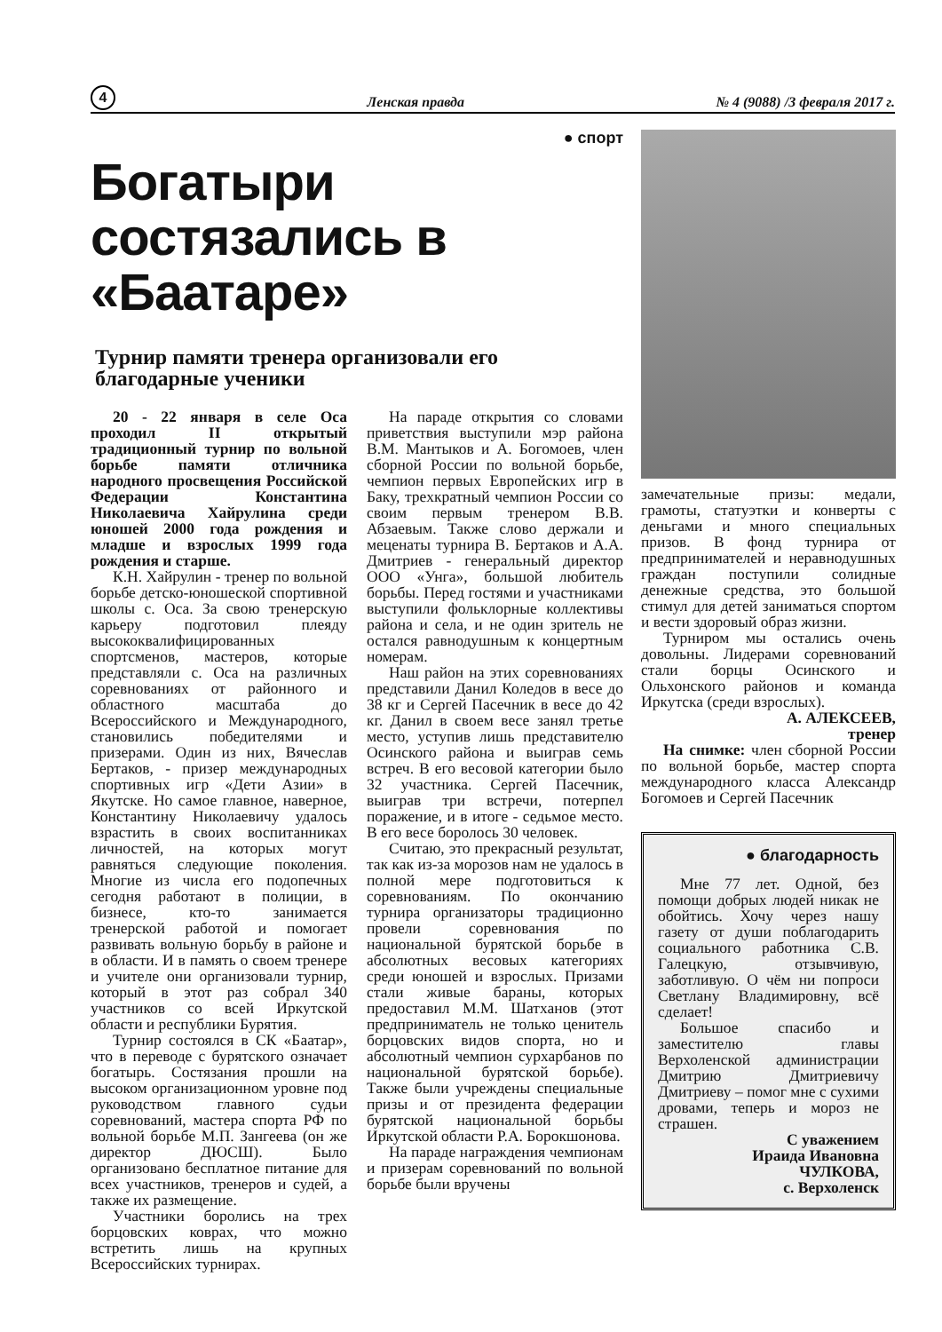4 Ленская правда № 4 (9088) /3 февраля 2017 г.
● спорт
Богатыри состязались в «Баатаре»
Турнир памяти тренера организовали его благодарные ученики
20 - 22 января в селе Оса проходил II открытый традиционный турнир по вольной борьбе памяти отличника народного просвещения Российской Федерации Константина Николаевича Хайрулина среди юношей 2000 года рождения и младше и взрослых 1999 года рождения и старше.
К.Н. Хайрулин - тренер по вольной борьбе детско-юношеской спортивной школы с. Оса. За свою тренерскую карьеру подготовил плеяду высококвалифицированных спортсменов, мастеров, которые представляли с. Оса на различных соревнованиях от районного и областного масштаба до Всероссийского и Международного, становились победителями и призерами. Один из них, Вячеслав Бертаков, - призер международных спортивных игр «Дети Азии» в Якутске. Но самое главное, наверное, Константину Николаевичу удалось взрастить в своих воспитанниках личностей, на которых могут равняться следующие поколения. Многие из числа его подопечных сегодня работают в полиции, в бизнесе, кто-то занимается тренерской работой и помогает развивать вольную борьбу в районе и в области. И в память о своем тренере и учителе они организовали турнир, который в этот раз собрал 340 участников со всей Иркутской области и республики Бурятия.
Турнир состоялся в СК «Баатар», что в переводе с бурятского означает богатырь. Состязания прошли на высоком организационном уровне под руководством главного судьи соревнований, мастера спорта РФ по вольной борьбе М.П. Зангеева (он же директор ДЮСШ). Было организовано бесплатное питание для всех участников, тренеров и судей, а также их размещение.
Участники боролись на трех борцовских коврах, что можно встретить лишь на крупных Всероссийских турнирах.
На параде открытия со словами приветствия выступили мэр района В.М. Мантыков и А. Богомоев, член сборной России по вольной борьбе, чемпион первых Европейских игр в Баку, трехкратный чемпион России со своим первым тренером В.В. Абзаевым. Также слово держали и меценаты турнира В. Бертаков и А.А. Дмитриев - генеральный директор ООО «Унга», большой любитель борьбы. Перед гостями и участниками выступили фольклорные коллективы района и села, и не один зритель не остался равнодушным к концертным номерам.
Наш район на этих соревнованиях представили Данил Коледов в весе до 38 кг и Сергей Пасечник в весе до 42 кг. Данил в своем весе занял третье место, уступив лишь представителю Осинского района и выиграв семь встреч. В его весовой категории было 32 участника. Сергей Пасечник, выиграв три встречи, потерпел поражение, и в итоге - седьмое место. В его весе боролось 30 человек.
Считаю, это прекрасный результат, так как из-за морозов нам не удалось в полной мере подготовиться к соревнованиям. По окончанию турнира организаторы традиционно провели соревнования по национальной бурятской борьбе в абсолютных весовых категориях среди юношей и взрослых. Призами стали живые бараны, которых предоставил М.М. Шатханов (этот предприниматель не только ценитель борцовских видов спорта, но и абсолютный чемпион сурхарбанов по национальной бурятской борьбе). Также были учреждены специальные призы и от президента федерации бурятской национальной борьбы Иркутской области Р.А. Борокшонова.
На параде награждения чемпионам и призерам соревнований по вольной борьбе были вручены
замечательные призы: медали, грамоты, статуэтки и конверты с деньгами и много специальных призов. В фонд турнира от предпринимателей и неравнодушных граждан поступили солидные денежные средства, это большой стимул для детей заниматься спортом и вести здоровый образ жизни.
Турниром мы остались очень довольны. Лидерами соревнований стали борцы Осинского и Ольхонского районов и команда Иркутска (среди взрослых).
А. АЛЕКСЕЕВ,
тренер
На снимке: член сборной России по вольной борьбе, мастер спорта международного класса Александр Богомоев и Сергей Пасечник
● благодарность
Мне 77 лет. Одной, без помощи добрых людей никак не обойтись. Хочу через нашу газету от души поблагодарить социального работника С.В. Галецкую, отзывчивую, заботливую. О чём ни попроси Светлану Владимировну, всё сделает!
Большое спасибо и заместителю главы Верхоленской администрации Дмитрию Дмитриевичу Дмитриеву – помог мне с сухими дровами, теперь и мороз не страшен.
С уважением
Ираида Ивановна
ЧУЛКОВА,
с. Верхоленск